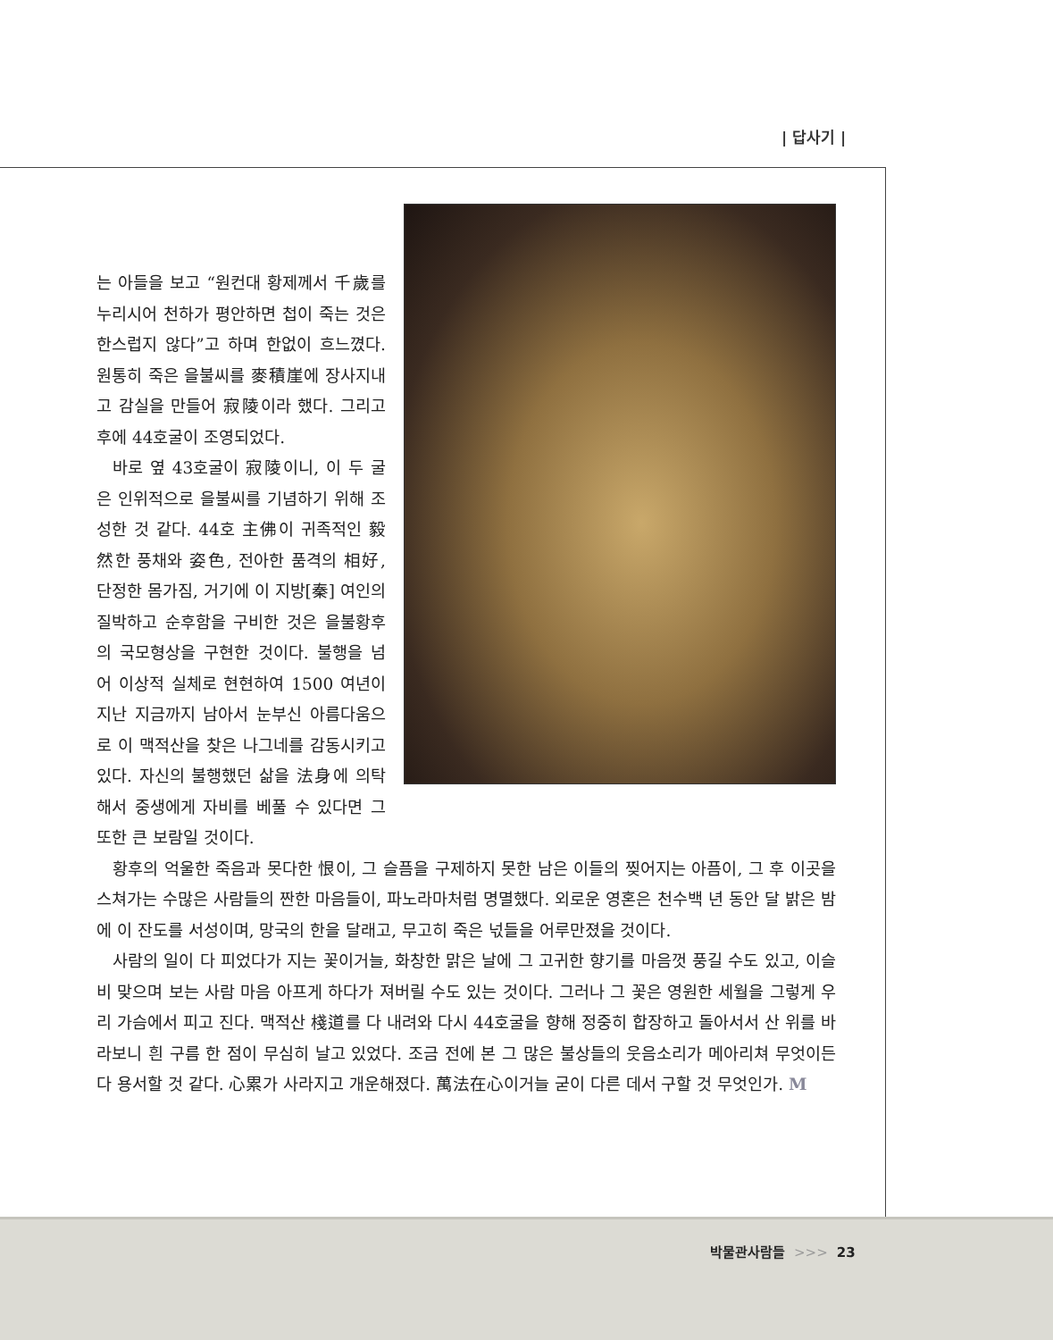| 답사기 |
는 아들을 보고 “원컨대 황제께서 千歲를 누리시어 천하가 평안하면 첩이 죽는 것은 한스럽지 않다”고 하며 한없이 흐느꼈다. 원통히 죽은 을불씨를 麥積崖에 장사지내고 감실을 만들어 寂陵이라 했다. 그리고 후에 44호굴이 조영되었다.
바로 옆 43호굴이 寂陵이니, 이 두 굴은 인위적으로 을불씨를 기념하기 위해 조성한 것 같다. 44호 主佛이 귀족적인 毅然한 풍채와 姿色, 전아한 품격의 相好, 단정한 몸가짐, 거기에 이 지방[秦] 여인의 질박하고 순후함을 구비한 것은 을불황후의 국모형상을 구현한 것이다. 불행을 넘어 이상적 실체로 현현하여 1500 여년이 지난 지금까지 남아서 눈부신 아름다움으로 이 맥적산을 찾은 나그네를 감동시키고 있다. 자신의 불행했던 삶을 法身에 의탁해서 중생에게 자비를 베풀 수 있다면 그 또한 큰 보람일 것이다.
황후의 억울한 죽음과 못다한 恨이, 그 슬픔을 구제하지 못한 남은 이들의 찢어지는 아픔이, 그 후 이곳을 스쳐가는 수많은 사람들의 짠한 마음들이, 파노라마처럼 명멸했다. 외로운 영혼은 천수백 년 동안 달 밝은 밤에 이 잔도를 서성이며, 망국의 한을 달래고, 무고히 죽은 넋들을 어루만졌을 것이다.
사람의 일이 다 피었다가 지는 꽃이거늘, 화창한 맑은 날에 그 고귀한 향기를 마음껏 풍길 수도 있고, 이슬비 맞으며 보는 사람 마음 아프게 하다가 져버릴 수도 있는 것이다. 그러나 그 꽃은 영원한 세월을 그렇게 우리 가슴에서 피고 진다. 맥적산 棧道를 다 내려와 다시 44호굴을 향해 정중히 합장하고 돌아서서 산 위를 바라보니 흰 구름 한 점이 무심히 날고 있었다. 조금 전에 본 그 많은 불상들의 웃음소리가 메아리쳐 무엇이든 다 용서할 것 같다. 心累가 사라지고 개운해졌다. 萬法在心이거늘 굳이 다른 데서 구할 것 무엇인가. M
박물관사람들 >>> 23